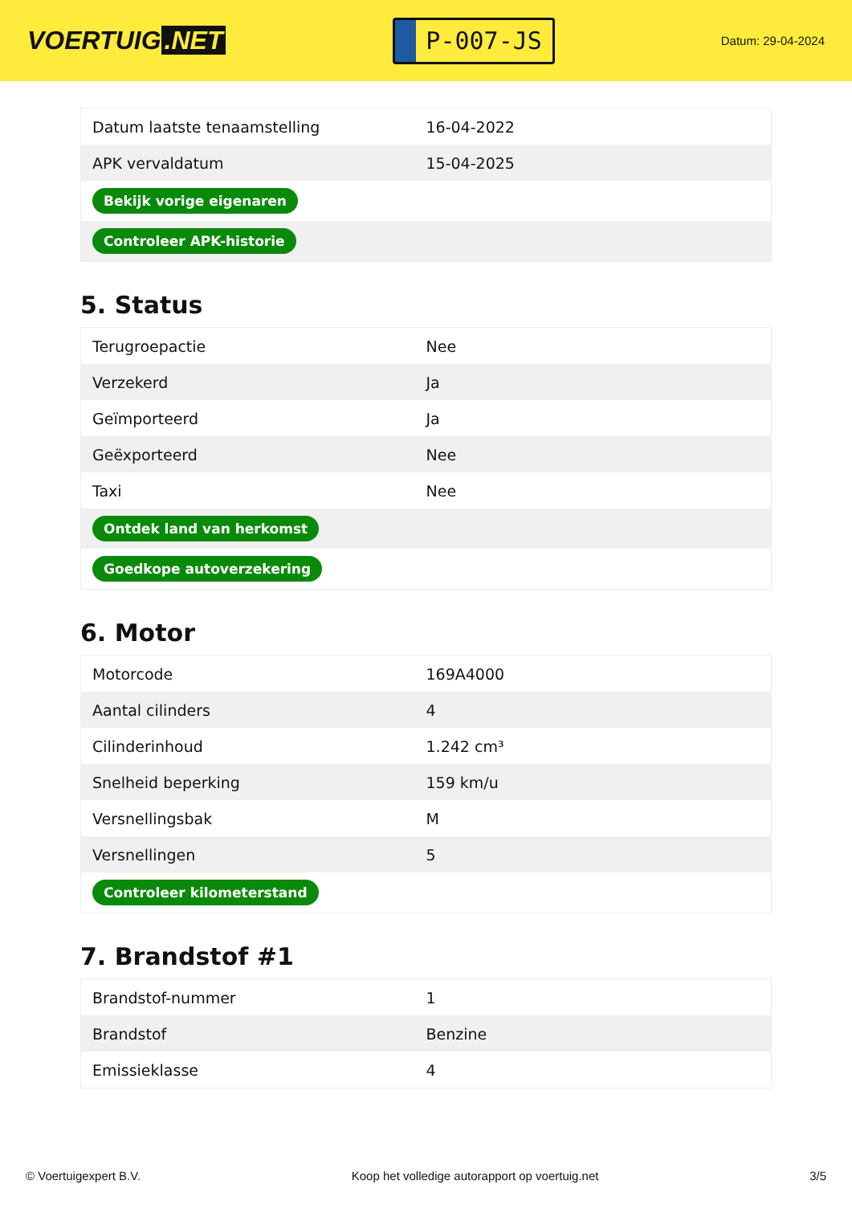VOERTUIG.NET
P-007-JS
Datum: 29-04-2024
| Datum laatste tenaamstelling | 16-04-2022 |
| APK vervaldatum | 15-04-2025 |
| Bekijk vorige eigenaren | |
| Controleer APK-historie | |
5. Status
| Terugroepactie | Nee |
| Verzekerd | Ja |
| Geïmporteerd | Ja |
| Geëxporteerd | Nee |
| Taxi | Nee |
| Ontdek land van herkomst | |
| Goedkope autoverzekering | |
6. Motor
| Motorcode | 169A4000 |
| Aantal cilinders | 4 |
| Cilinderinhoud | 1.242 cm³ |
| Snelheid beperking | 159 km/u |
| Versnellingsbak | M |
| Versnellingen | 5 |
| Controleer kilometerstand | |
7. Brandstof #1
| Brandstof-nummer | 1 |
| Brandstof | Benzine |
| Emissieklasse | 4 |
© Voertuigexpert B.V. Koop het volledige autorapport op voertuig.net 3/5